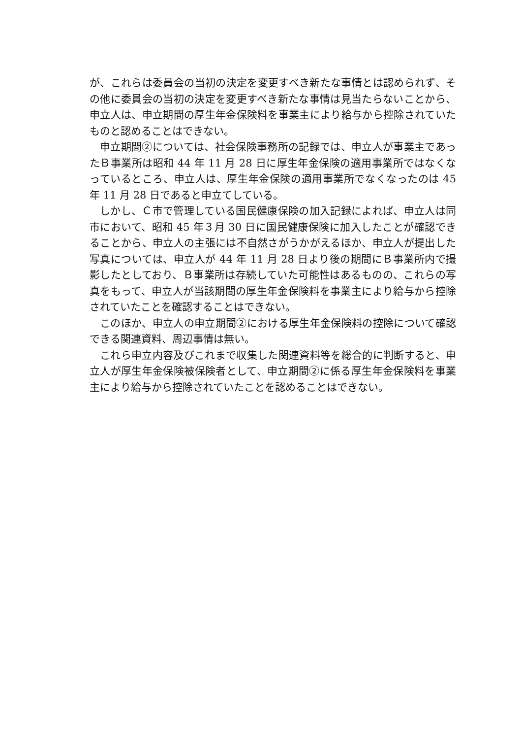が、これらは委員会の当初の決定を変更すべき新たな事情とは認められず、その他に委員会の当初の決定を変更すべき新たな事情は見当たらないことから、申立人は、申立期間の厚生年金保険料を事業主により給与から控除されていたものと認めることはできない。
申立期間②については、社会保険事務所の記録では、申立人が事業主であったＢ事業所は昭和 44 年 11 月 28 日に厚生年金保険の適用事業所ではなくなっているところ、申立人は、厚生年金保険の適用事業所でなくなったのは 45 年 11 月 28 日であると申立てしている。
しかし、Ｃ市で管理している国民健康保険の加入記録によれば、申立人は同市において、昭和 45 年３月 30 日に国民健康保険に加入したことが確認できることから、申立人の主張には不自然さがうかがえるほか、申立人が提出した写真については、申立人が 44 年 11 月 28 日より後の期間にＢ事業所内で撮影したとしており、Ｂ事業所は存続していた可能性はあるものの、これらの写真をもって、申立人が当該期間の厚生年金保険料を事業主により給与から控除されていたことを確認することはできない。
このほか、申立人の申立期間②における厚生年金保険料の控除について確認できる関連資料、周辺事情は無い。
これら申立内容及びこれまで収集した関連資料等を総合的に判断すると、申立人が厚生年金保険被保険者として、申立期間②に係る厚生年金保険料を事業主により給与から控除されていたことを認めることはできない。